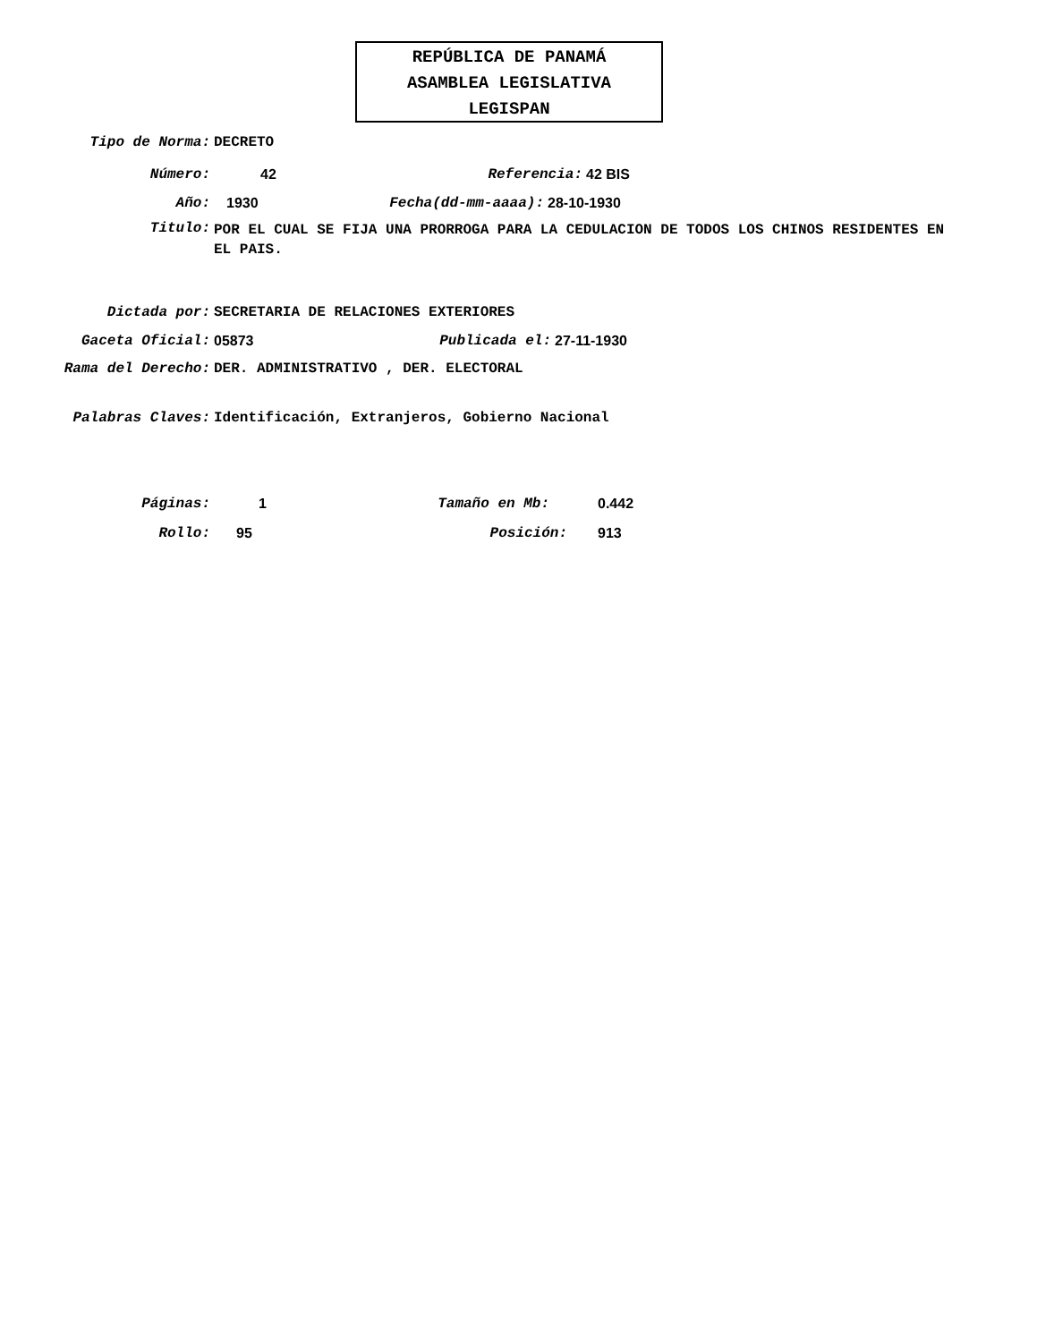REPÚBLICA DE PANAMÁ
ASAMBLEA LEGISLATIVA
LEGISPAN
Tipo de Norma: DECRETO
Número: 42 Referencia: 42 BIS
Año: 1930 Fecha(dd-mm-aaaa): 28-10-1930
Titulo: POR EL CUAL SE FIJA UNA PRORROGA PARA LA CEDULACION DE TODOS LOS CHINOS RESIDENTES EN EL PAIS.
Dictada por: SECRETARIA DE RELACIONES EXTERIORES
Gaceta Oficial: 05873 Publicada el: 27-11-1930
Rama del Derecho: DER. ADMINISTRATIVO , DER. ELECTORAL
Palabras Claves: Identificación, Extranjeros, Gobierno Nacional
Páginas: 1 Tamaño en Mb: 0.442
Rollo: 95 Posición: 913